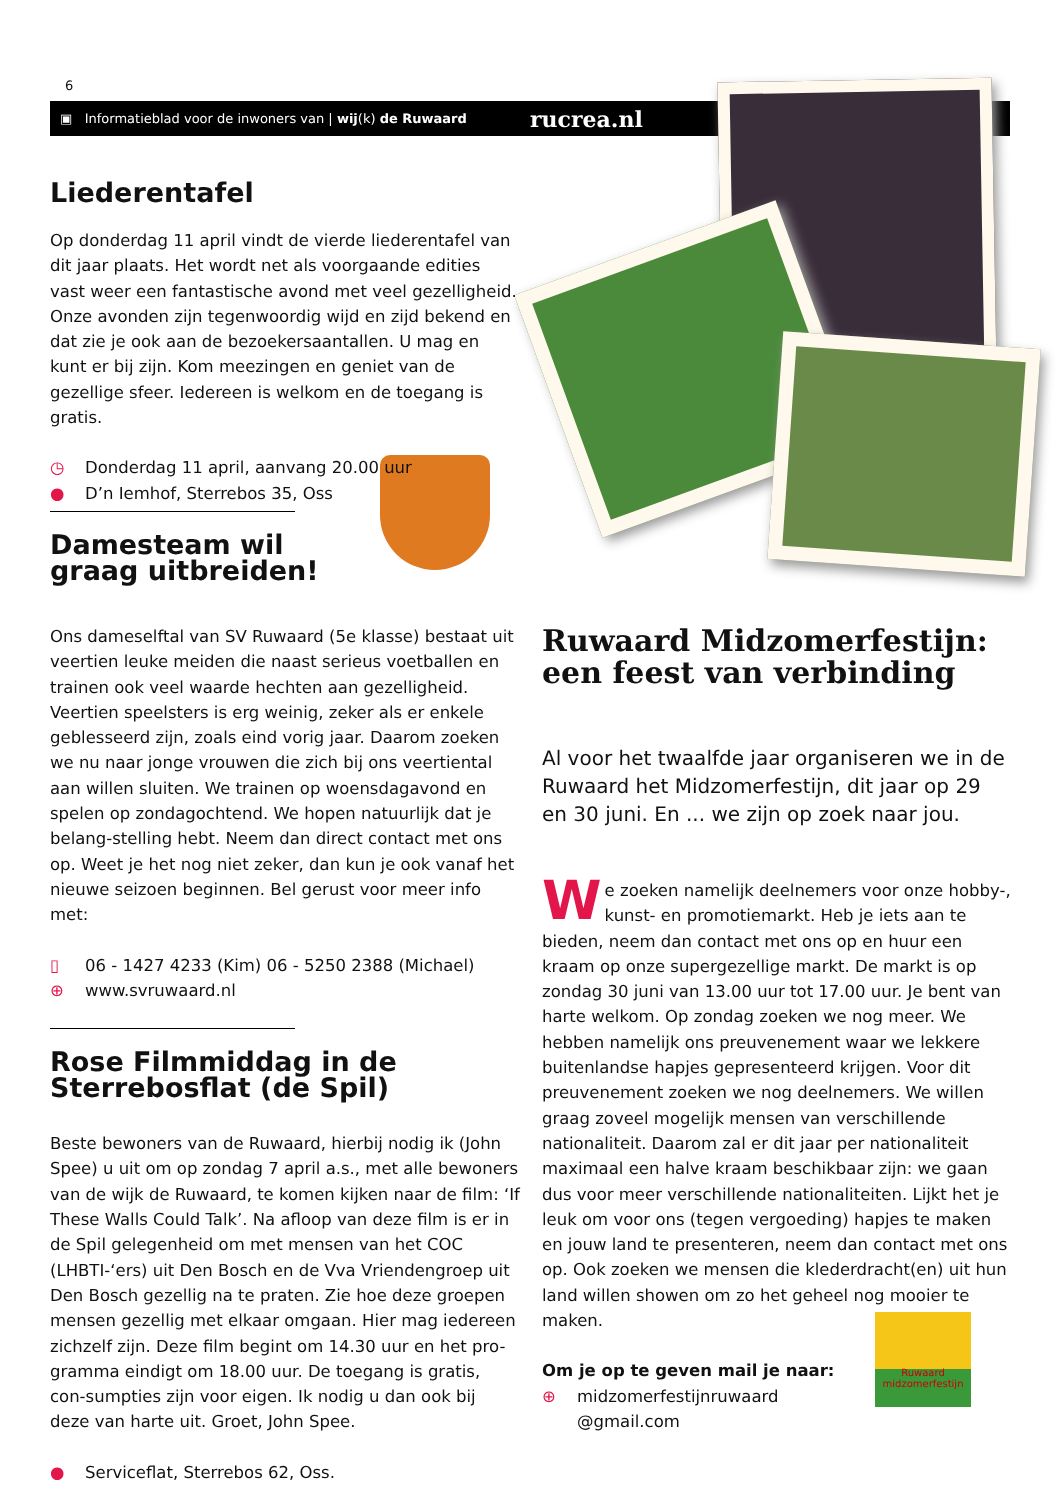6
▣ Informatieblad voor de inwoners van | wij(k) de Ruwaard rucrea.nl
Liederentafel
Op donderdag 11 april vindt de vierde liederentafel van dit jaar plaats. Het wordt net als voorgaande edities vast weer een fantastische avond met veel gezelligheid. Onze avonden zijn tegenwoordig wijd en zijd bekend en dat zie je ook aan de bezoekersaantallen. U mag en kunt er bij zijn. Kom meezingen en geniet van de gezellige sfeer. Iedereen is welkom en de toegang is gratis.
◷ Donderdag 11 april, aanvang 20.00 uur
● D’n Iemhof, Sterrebos 35, Oss
Damesteam wil
graag uitbreiden!
Ons dameselftal van SV Ruwaard (5e klasse) bestaat uit veertien leuke meiden die naast serieus voetballen en trainen ook veel waarde hechten aan gezelligheid. Veertien speelsters is erg weinig, zeker als er enkele geblesseerd zijn, zoals eind vorig jaar. Daarom zoeken we nu naar jonge vrouwen die zich bij ons veertiental aan willen sluiten. We trainen op woensdagavond en spelen op zondagochtend. We hopen natuurlijk dat je belang-stelling hebt. Neem dan direct contact met ons op. Weet je het nog niet zeker, dan kun je ook vanaf het nieuwe seizoen beginnen. Bel gerust voor meer info met:
▯ 06 - 1427 4233 (Kim) 06 - 5250 2388 (Michael)
⊕ www.svruwaard.nl
Rose Filmmiddag in de
Sterrebosflat (de Spil)
Beste bewoners van de Ruwaard, hierbij nodig ik (John Spee) u uit om op zondag 7 april a.s., met alle bewoners van de wijk de Ruwaard, te komen kijken naar de film: ‘If These Walls Could Talk’. Na afloop van deze film is er in de Spil gelegenheid om met mensen van het COC (LHBTI-‘ers) uit Den Bosch en de Vva Vriendengroep uit Den Bosch gezellig na te praten. Zie hoe deze groepen mensen gezellig met elkaar omgaan. Hier mag iedereen zichzelf zijn. Deze film begint om 14.30 uur en het pro-gramma eindigt om 18.00 uur. De toegang is gratis, con-sumpties zijn voor eigen. Ik nodig u dan ook bij deze van harte uit. Groet, John Spee.
● Serviceflat, Sterrebos 62, Oss.
Ruwaard Midzomerfestijn:
een feest van verbinding
Al voor het twaalfde jaar organiseren we in de Ruwaard het Midzomerfestijn, dit jaar op 29 en 30 juni. En ... we zijn op zoek naar jou.
We zoeken namelijk deelnemers voor onze hobby-, kunst- en promotiemarkt. Heb je iets aan te bieden, neem dan contact met ons op en huur een kraam op onze supergezellige markt. De markt is op zondag 30 juni van 13.00 uur tot 17.00 uur. Je bent van harte welkom. Op zondag zoeken we nog meer. We hebben namelijk ons preuvenement waar we lekkere buitenlandse hapjes gepresenteerd krijgen. Voor dit preuvenement zoeken we nog deelnemers. We willen graag zoveel mogelijk mensen van verschillende nationaliteit. Daarom zal er dit jaar per nationaliteit maximaal een halve kraam beschikbaar zijn: we gaan dus voor meer verschillende nationaliteiten. Lijkt het je leuk om voor ons (tegen vergoeding) hapjes te maken en jouw land te presenteren, neem dan contact met ons op. Ook zoeken we mensen die klederdracht(en) uit hun land willen showen om zo het geheel nog mooier te maken.
Om je op te geven mail je naar:
⊕ midzomerfestijnruwaard
@gmail.com
Ruwaard midzomerfestijn